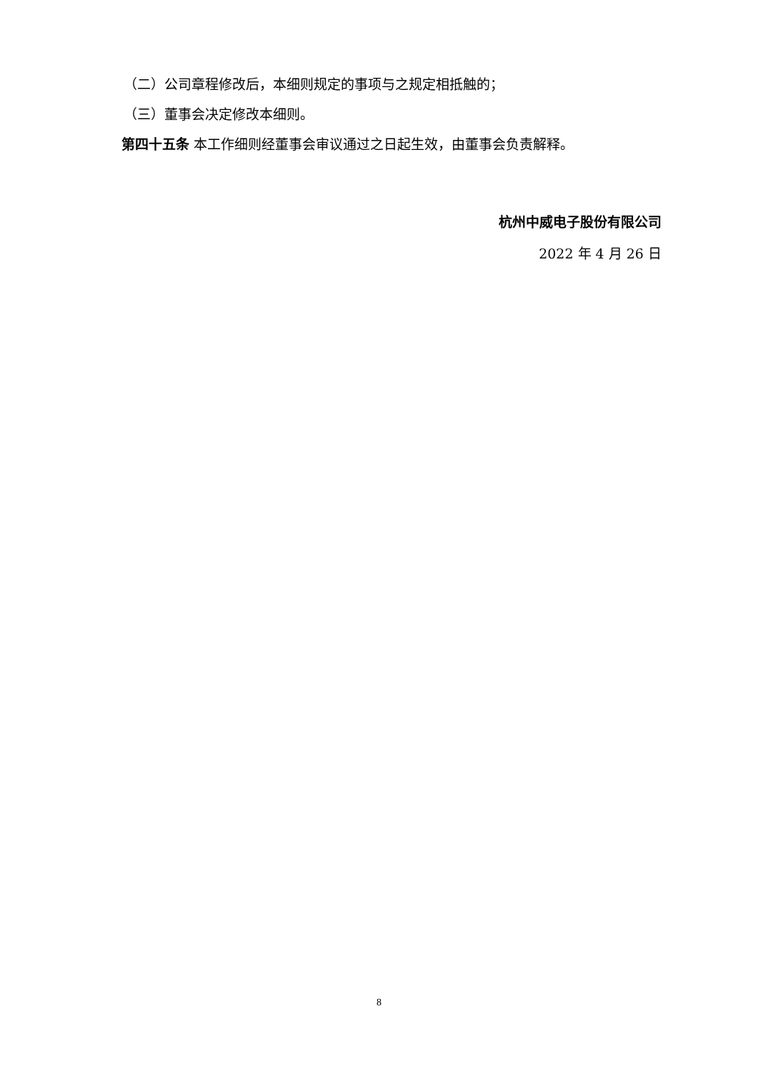（二）公司章程修改后，本细则规定的事项与之规定相抵触的；
（三）董事会决定修改本细则。
第四十五条 本工作细则经董事会审议通过之日起生效，由董事会负责解释。
杭州中威电子股份有限公司
2022 年 4 月 26 日
8